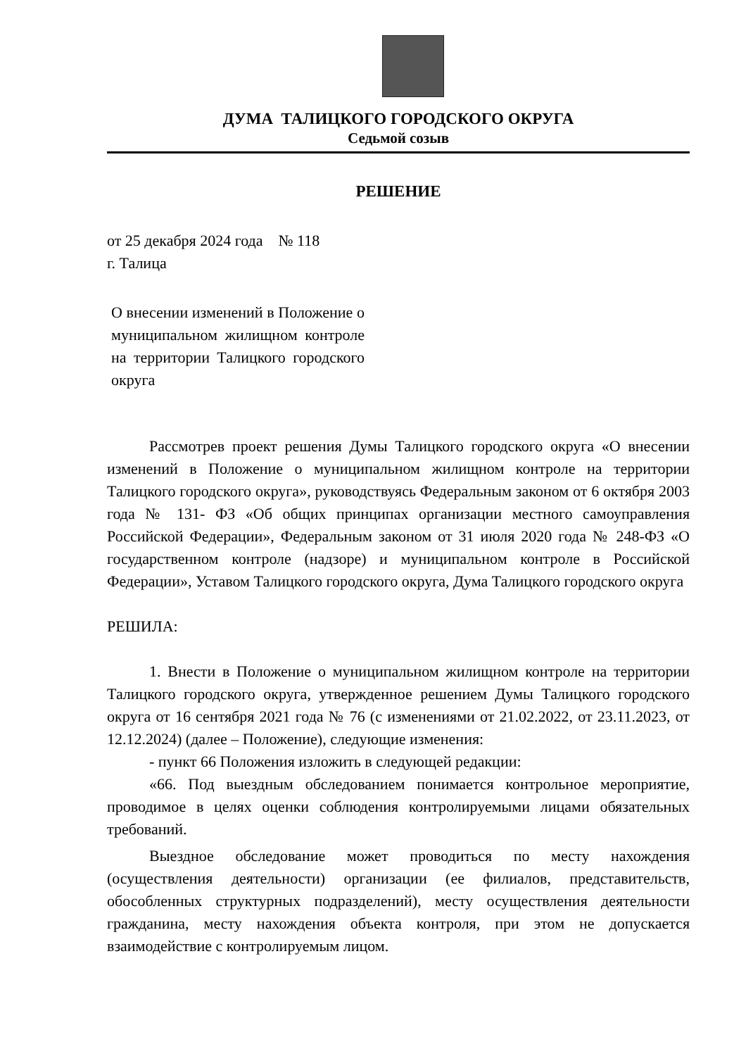ДУМА ТАЛИЦКОГО ГОРОДСКОГО ОКРУГА
Седьмой созыв
РЕШЕНИЕ
от 25 декабря 2024 года № 118
г. Талица
О внесении изменений в Положение о муниципальном жилищном контроле на территории Талицкого городского округа
Рассмотрев проект решения Думы Талицкого городского округа «О внесении изменений в Положение о муниципальном жилищном контроле на территории Талицкого городского округа», руководствуясь Федеральным законом от 6 октября 2003 года № 131- ФЗ «Об общих принципах организации местного самоуправления Российской Федерации», Федеральным законом от 31 июля 2020 года № 248-ФЗ «О государственном контроле (надзоре) и муниципальном контроле в Российской Федерации», Уставом Талицкого городского округа, Дума Талицкого городского округа
РЕШИЛА:
1. Внести в Положение о муниципальном жилищном контроле на территории Талицкого городского округа, утвержденное решением Думы Талицкого городского округа от 16 сентября 2021 года № 76 (с изменениями от 21.02.2022, от 23.11.2023, от 12.12.2024) (далее – Положение), следующие изменения:
- пункт 66 Положения изложить в следующей редакции:
«66. Под выездным обследованием понимается контрольное мероприятие, проводимое в целях оценки соблюдения контролируемыми лицами обязательных требований.
Выездное обследование может проводиться по месту нахождения (осуществления деятельности) организации (ее филиалов, представительств, обособленных структурных подразделений), месту осуществления деятельности гражданина, месту нахождения объекта контроля, при этом не допускается взаимодействие с контролируемым лицом.